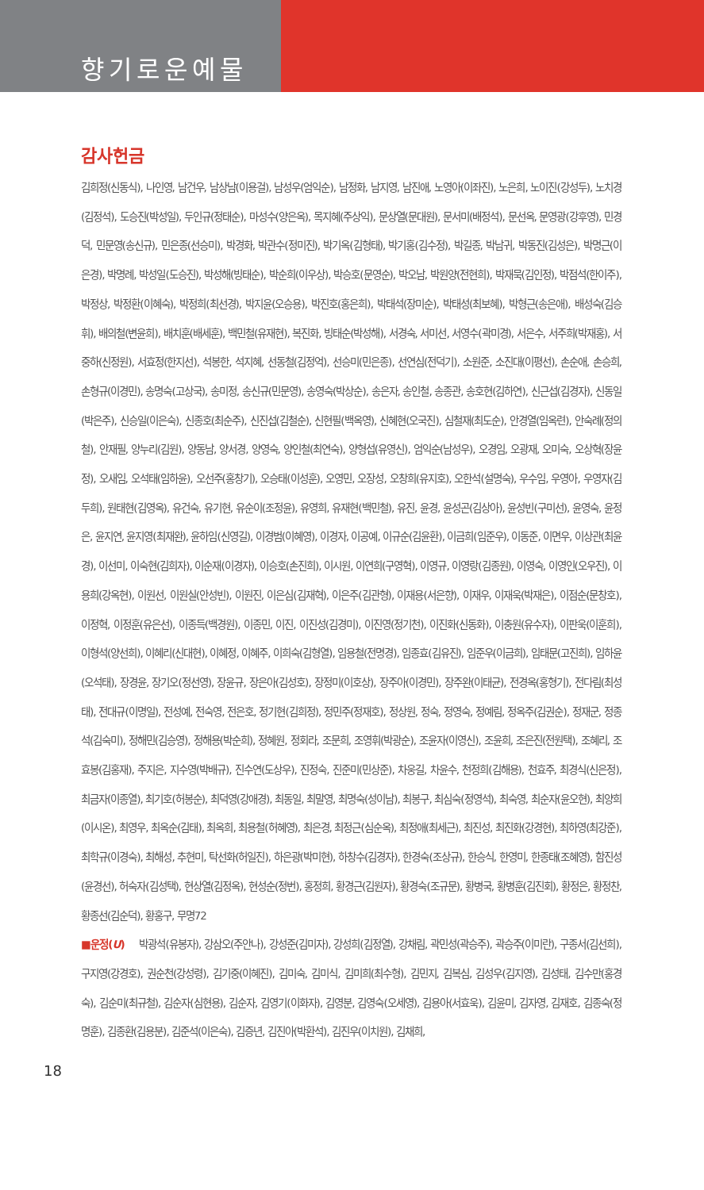향기로운예물
감사헌금
김희정(신동식), 나인영, 남건우, 남상남(이용걸), 남성우(엄익순), 남정화, 남지영, 남진애, 노영아(이좌진), 노은희, 노이진(강성두), 노치경(김정석), 도승진(박성일), 두인규(정태순), 마성수(양은옥), 목지혜(주상익), 문상열(문대원), 문서미(배정석), 문선옥, 문영광(강후영), 민경덕, 민문영(송신규), 민은종(선승미), 박경화, 박관수(정미진), 박기옥(김형태), 박기홍(김수정), 박길종, 박남귀, 박동진(김성은), 박명근(이은경), 박명례, 박성일(도승진), 박성해(빙태순), 박순희(이우상), 박승호(문영순), 박오남, 박원양(전현희), 박재묵(김인정), 박점석(한이주), 박정상, 박정환(이혜숙), 박정희(최선경), 박지윤(오승용), 박진호(홍은희), 박태석(장미순), 박태성(최보혜), 박형근(송은애), 배성숙(김승휘), 배의철(변윤희), 배치훈(배세훈), 백민철(유재현), 복진화, 빙태순(박성해), 서경숙, 서미선, 서영수(곽미경), 서은수, 서주희(박재홍), 서중하(신정원), 서효정(한지선), 석봉한, 석지혜, 선동철(김정억), 선승미(민은종), 선연심(전덕기), 소원준, 소진대(이평선), 손순애, 손승희, 손형규(이경민), 송명숙(고상국), 송미정, 송신규(민문영), 송영숙(박상순), 송은자, 송인철, 송종관, 송호현(김하연), 신근섭(김경자), 신동일(박은주), 신승일(이은숙), 신종호(최순주), 신진섭(김철순), 신현필(백옥영), 신혜현(오국진), 심철재(최도순), 안경열(임옥련), 안숙례(정의철), 안재필, 양누리(김원), 양동남, 양서경, 양영숙, 양인철(최연숙), 양형섭(유영신), 엄익순(남성우), 오경임, 오광재, 오미숙, 오상혁(장윤정), 오새임, 오석태(임하윤), 오선주(홍창기), 오승태(이성훈), 오영민, 오장성, 오창희(유지호), 오한석(설명숙), 우수임, 우영아, 우영자(김두희), 원태현(김영옥), 유건숙, 유기현, 유순이(조정윤), 유영희, 유재현(백민철), 유진, 윤경, 윤성곤(김상아), 윤성빈(구미선), 윤영숙, 윤정은, 윤지연, 윤지영(최재완), 윤하임(신영길), 이경범(이혜영), 이경자, 이공예, 이규순(김윤환), 이금희(임준우), 이동준, 이면우, 이상관(최윤경), 이선미, 이숙현(김희자), 이순재(이경자), 이승호(손진희), 이시원, 이연희(구영혁), 이영규, 이영랑(김종원), 이영숙, 이영인(오우진), 이용희(강옥현), 이원선, 이원실(안성빈), 이원진, 이은심(김재혁), 이은주(김관형), 이재용(서은향), 이재우, 이재욱(박재은), 이점순(문창호), 이정혁, 이정훈(유은선), 이종득(백경원), 이종민, 이진, 이진성(김경미), 이진영(정기천), 이진화(신동화), 이충원(유수자), 이판욱(이훈희), 이형석(양선희), 이혜리(신대현), 이혜정, 이혜주, 이희숙(김형열), 임용철(전명경), 임종효(김유진), 임준우(이금희), 임태문(고진희), 임하윤(오석태), 장경윤, 장기오(정선영), 장윤규, 장은아(김성호), 장정미(이호상), 장주아(이경민), 장주완(이태균), 전경옥(홍형기), 전다림(최성태), 전대규(이명일), 전성예, 전숙영, 전은호, 정기현(김희정), 정민주(정재호), 정상원, 정숙, 정영숙, 정예림, 정옥주(김권순), 정재군, 정종석(김숙미), 정해민(김승영), 정해용(박순희), 정혜원, 정회라, 조문희, 조영휘(박광순), 조윤자(이영신), 조윤희, 조은진(전원택), 조혜리, 조효봉(김홍재), 주지은, 지수영(박배규), 진수연(도상우), 진정숙, 진준미(민상준), 차웅길, 차윤수, 천정희(김해용), 천효주, 최경식(신은정), 최금자(이종열), 최기호(허봉순), 최덕영(강애경), 최동일, 최말영, 최명숙(성이남), 최봉구, 최심숙(정영석), 최숙영, 최순자(윤오현), 최양희(이시온), 최영우, 최옥순(김태), 최옥희, 최용철(허혜영), 최은경, 최정근(심순옥), 최정애(최세근), 최진성, 최진화(강경현), 최하영(최강준), 최학규(이경숙), 최해성, 추현미, 탁선화(허일진), 하은광(박미현), 하창수(김경자), 한경숙(조상규), 한승식, 한영미, 한종태(조혜영), 함진성(윤경선), 허숙자(김성택), 현상열(김정옥), 현성순(정번), 홍정희, 황경근(김원자), 황경숙(조규문), 황병국, 황병훈(김진회), 황정은, 황정찬, 황종선(김순덕), 황홍구, 무명72
■운정(U) 박광석(유봉자), 강삼오(주안나), 강성준(김미자), 강성희(김정열), 강채림, 곽민성(곽승주), 곽승주(이미란), 구종서(김선희), 구지영(강경호), 권순천(강성령), 김기중(이혜진), 김미숙, 김미식, 김미희(최수형), 김민지, 김복심, 김성우(김지영), 김성태, 김수만(홍경숙), 김순미(최규철), 김순자(심현용), 김순자, 김영기(이화자), 김영분, 김영숙(오세영), 김용아(서효욱), 김윤미, 김자영, 김재호, 김종숙(정명훈), 김종환(김용분), 김준석(이은숙), 김증년, 김진아(박환석), 김진우(이치원), 김채희,
18